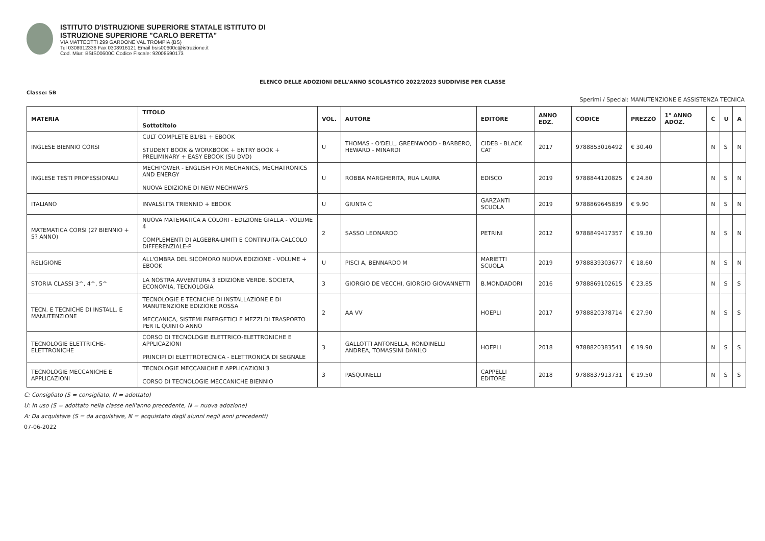ISTITUTO D'ISTRUZIONE SUPERIORE STATALE ISTITUTO DI
ISTRUZIONE SUPERIORE "CARLO BERETTA"
VIA MATTEOTTI 299 GARDONE VAL TROMPIA (BS)
Tel 0308912336 Fax 0308916121 Email bsis00600c@istruzione.it
Cod. Miur: BSIS00600C Codice Fiscale: 92008590173
ELENCO DELLE ADOZIONI DELL'ANNO SCOLASTICO 2022/2023 SUDDIVISE PER CLASSE
Classe: 5B
Sperimi / Special: MANUTENZIONE E ASSISTENZA TECNICA
| MATERIA | TITOLO Sottotitolo | VOL. | AUTORE | EDITORE | ANNO EDZ. | CODICE | PREZZO | 1° ANNO ADOZ. | C | U | A |
| --- | --- | --- | --- | --- | --- | --- | --- | --- | --- | --- | --- |
| INGLESE BIENNIO CORSI | CULT COMPLETE B1/B1 + EBOOK STUDENT BOOK & WORKBOOK + ENTRY BOOK + PRELIMINARY + EASY EBOOK (SU DVD) | U | THOMAS - O'DELL, GREENWOOD - BARBERO, HEWARD - MINARDI | CIDEB - BLACK CAT | 2017 | 9788853016492 | € 30.40 | | N | S | N |
| INGLESE TESTI PROFESSIONALI | MECHPOWER - ENGLISH FOR MECHANICS, MECHATRONICS AND ENERGY NUOVA EDIZIONE DI NEW MECHWAYS | U | ROBBA MARGHERITA, RUA LAURA | EDISCO | 2019 | 9788844120825 | € 24.80 | | N | S | N |
| ITALIANO | INVALSI.ITA TRIENNIO + EBOOK | U | GIUNTA C | GARZANTI SCUOLA | 2019 | 9788869645839 | € 9.90 | | N | S | N |
| MATEMATICA CORSI (2? BIENNIO + 5? ANNO) | NUOVA MATEMATICA A COLORI - EDIZIONE GIALLA - VOLUME 4 COMPLEMENTI DI ALGEBRA-LIMITI E CONTINUITA-CALCOLO DIFFERENZIALE-P | 2 | SASSO LEONARDO | PETRINI | 2012 | 9788849417357 | € 19.30 | | N | S | N |
| RELIGIONE | ALL'OMBRA DEL SICOMORO NUOVA EDIZIONE - VOLUME + EBOOK | U | PISCI A, BENNARDO M | MARIETTI SCUOLA | 2019 | 9788839303677 | € 18.60 | | N | S | N |
| STORIA CLASSI 3^, 4^, 5^ | LA NOSTRA AVVENTURA 3 EDIZIONE VERDE. SOCIETA, ECONOMIA, TECNOLOGIA | 3 | GIORGIO DE VECCHI, GIORGIO GIOVANNETTI | B.MONDADORI | 2016 | 9788869102615 | € 23.85 | | N | S | S |
| TECN. E TECNICHE DI INSTALL. E MANUTENZIONE | TECNOLOGIE E TECNICHE DI INSTALLAZIONE E DI MANUTENZIONE EDIZIONE ROSSA MECCANICA, SISTEMI ENERGETICI E MEZZI DI TRASPORTO PER IL QUINTO ANNO | 2 | AA VV | HOEPLI | 2017 | 9788820378714 | € 27.90 | | N | S | S |
| TECNOLOGIE ELETTRICHE-ELETTRONICHE | CORSO DI TECNOLOGIE ELETTRICO-ELETTRONICHE E APPLICAZIONI PRINCIPI DI ELETTROTECNICA - ELETTRONICA DI SEGNALE | 3 | GALLOTTI ANTONELLA, RONDINELLI ANDREA, TOMASSINI DANILO | HOEPLI | 2018 | 9788820383541 | € 19.90 | | N | S | S |
| TECNOLOGIE MECCANICHE E APPLICAZIONI | TECNOLOGIE MECCANICHE E APPLICAZIONI 3 CORSO DI TECNOLOGIE MECCANICHE BIENNIO | 3 | PASQUINELLI | CAPPELLI EDITORE | 2018 | 9788837913731 | € 19.50 | | N | S | S |
C: Consigliato (S = consigliato, N = adottato)
U: In uso (S = adottato nella classe nell'anno precedente, N = nuova adozione)
A: Da acquistare (S = da acquistare, N = acquistato dagli alunni negli anni precedenti)
07-06-2022